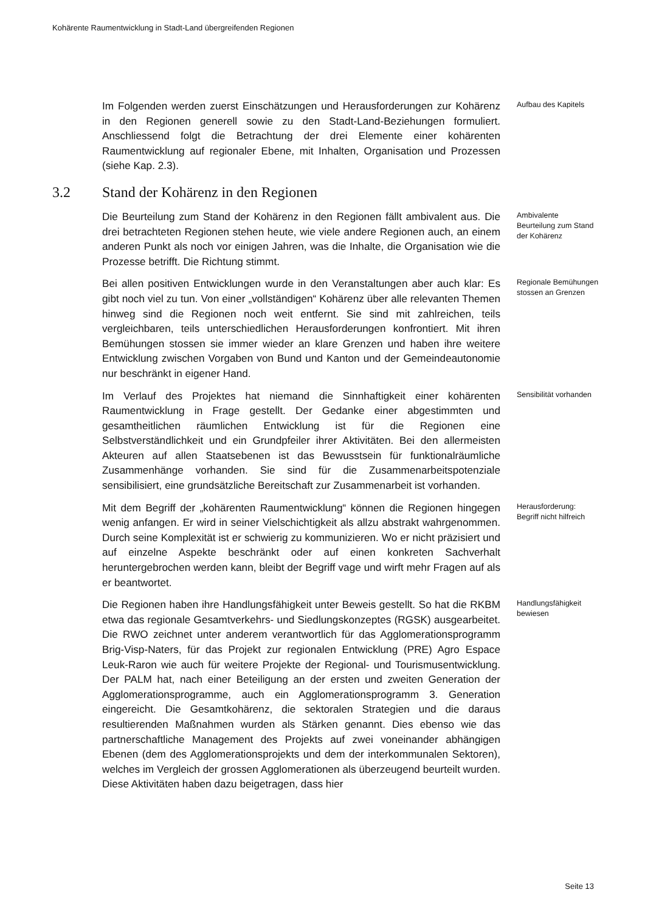Kohärente Raumentwicklung in Stadt-Land übergreifenden Regionen
Im Folgenden werden zuerst Einschätzungen und Herausforderungen zur Kohärenz in den Regionen generell sowie zu den Stadt-Land-Beziehungen formuliert. Anschliessend folgt die Betrachtung der drei Elemente einer kohärenten Raumentwicklung auf regionaler Ebene, mit Inhalten, Organisation und Prozessen (siehe Kap. 2.3).
Aufbau des Kapitels
3.2 Stand der Kohärenz in den Regionen
Die Beurteilung zum Stand der Kohärenz in den Regionen fällt ambivalent aus. Die drei betrachteten Regionen stehen heute, wie viele andere Regionen auch, an einem anderen Punkt als noch vor einigen Jahren, was die Inhalte, die Organisation wie die Prozesse betrifft. Die Richtung stimmt.
Ambivalente Beurteilung zum Stand der Kohärenz
Bei allen positiven Entwicklungen wurde in den Veranstaltungen aber auch klar: Es gibt noch viel zu tun. Von einer „vollständigen“ Kohärenz über alle relevanten Themen hinweg sind die Regionen noch weit entfernt. Sie sind mit zahlreichen, teils vergleichbaren, teils unterschiedlichen Herausforderungen konfrontiert. Mit ihren Bemühungen stossen sie immer wieder an klare Grenzen und haben ihre weitere Entwicklung zwischen Vorgaben von Bund und Kanton und der Gemeindeautonomie nur beschränkt in eigener Hand.
Regionale Bemühungen stossen an Grenzen
Im Verlauf des Projektes hat niemand die Sinnhaftigkeit einer kohärenten Raumentwicklung in Frage gestellt. Der Gedanke einer abgestimmten und gesamtheitlichen räumlichen Entwicklung ist für die Regionen eine Selbstverständlichkeit und ein Grundpfeiler ihrer Aktivitäten. Bei den allermeisten Akteuren auf allen Staatsebenen ist das Bewusstsein für funktionalräumliche Zusammenhänge vorhanden. Sie sind für die Zusammenarbeitspotenziale sensibilisiert, eine grundsätzliche Bereitschaft zur Zusammenarbeit ist vorhanden.
Sensibilität vorhanden
Mit dem Begriff der „kohärenten Raumentwicklung“ können die Regionen hingegen wenig anfangen. Er wird in seiner Vielschichtigkeit als allzu abstrakt wahrgenommen. Durch seine Komplexität ist er schwierig zu kommunizieren. Wo er nicht präzisiert und auf einzelne Aspekte beschränkt oder auf einen konkreten Sachverhalt heruntergebrochen werden kann, bleibt der Begriff vage und wirft mehr Fragen auf als er beantwortet.
Herausforderung: Begriff nicht hilfreich
Die Regionen haben ihre Handlungsfähigkeit unter Beweis gestellt. So hat die RKBM etwa das regionale Gesamtverkehrs- und Siedlungskonzeptes (RGSK) ausgearbeitet. Die RWO zeichnet unter anderem verantwortlich für das Agglomerationsprogramm Brig-Visp-Naters, für das Projekt zur regionalen Entwicklung (PRE) Agro Espace Leuk-Raron wie auch für weitere Projekte der Regional- und Tourismusentwicklung. Der PALM hat, nach einer Beteiligung an der ersten und zweiten Generation der Agglomerationsprogramme, auch ein Agglomerationsprogramm 3. Generation eingereicht. Die Gesamtkohärenz, die sektoralen Strategien und die daraus resultierenden Maßnahmen wurden als Stärken genannt. Dies ebenso wie das partnerschaftliche Management des Projekts auf zwei voneinander abhängigen Ebenen (dem des Agglomerationsprojekts und dem der interkommunalen Sektoren), welches im Vergleich der grossen Agglomerationen als überzeugend beurteilt wurden. Diese Aktivitäten haben dazu beigetragen, dass hier
Handlungsfähigkeit bewiesen
Seite 13